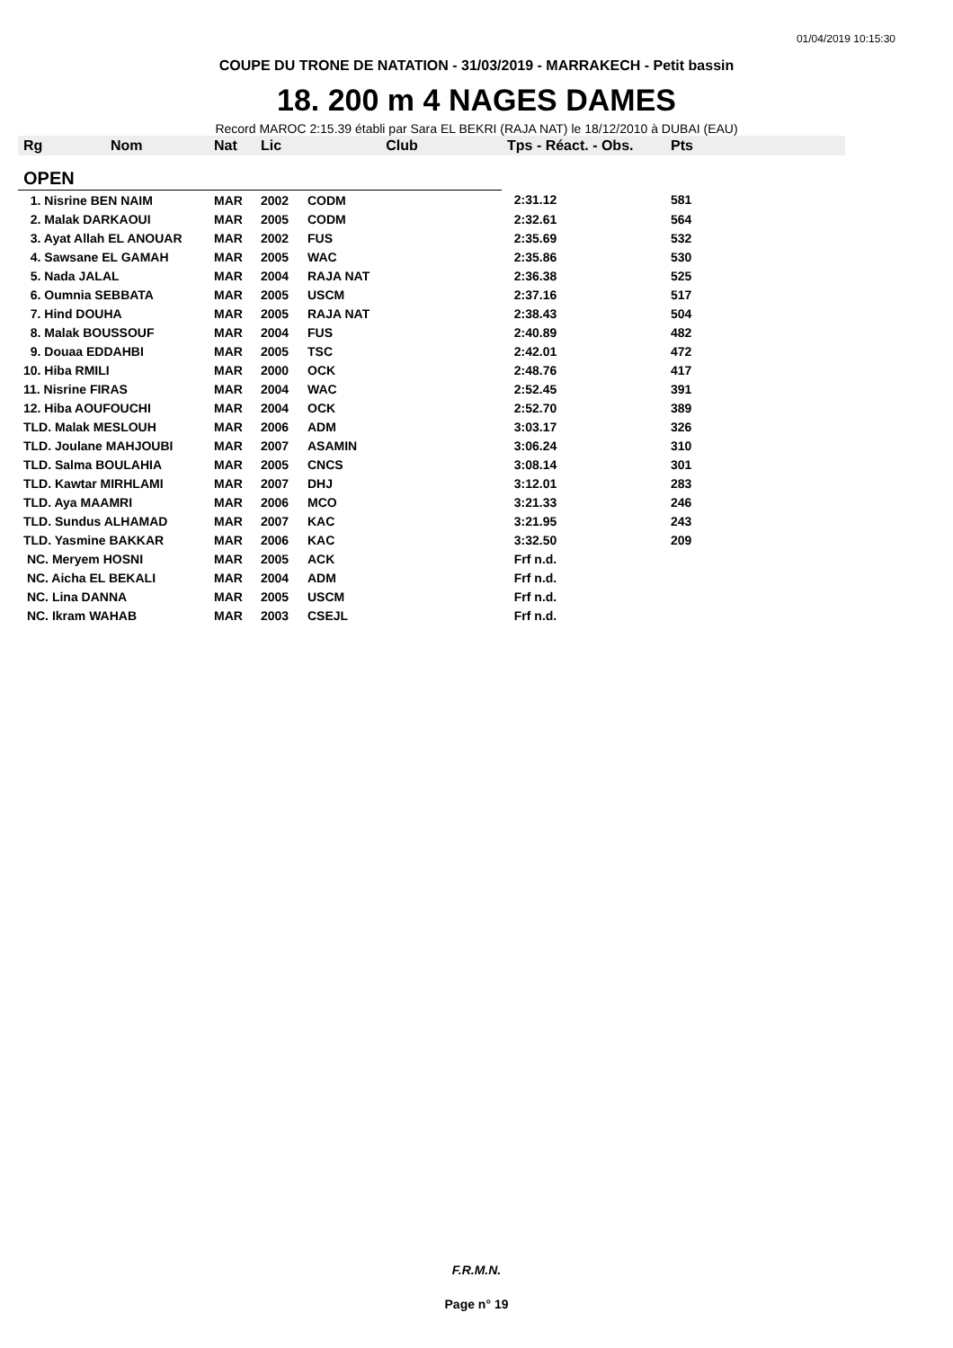01/04/2019 10:15:30
COUPE DU TRONE DE NATATION - 31/03/2019 - MARRAKECH - Petit bassin
18. 200 m 4 NAGES DAMES
Record MAROC 2:15.39 établi par Sara EL BEKRI (RAJA NAT) le 18/12/2010 à DUBAI (EAU)
| Rg Nom | Nat | Lic | Club | Tps - Réact. - Obs. | Pts |
| --- | --- | --- | --- | --- | --- |
| OPEN | | | | | |
| 1. Nisrine BEN NAIM | MAR | 2002 | CODM | 2:31.12 | 581 |
| 2. Malak DARKAOUI | MAR | 2005 | CODM | 2:32.61 | 564 |
| 3. Ayat Allah EL ANOUAR | MAR | 2002 | FUS | 2:35.69 | 532 |
| 4. Sawsane EL GAMAH | MAR | 2005 | WAC | 2:35.86 | 530 |
| 5. Nada JALAL | MAR | 2004 | RAJA NAT | 2:36.38 | 525 |
| 6. Oumnia SEBBATA | MAR | 2005 | USCM | 2:37.16 | 517 |
| 7. Hind DOUHA | MAR | 2005 | RAJA NAT | 2:38.43 | 504 |
| 8. Malak BOUSSOUF | MAR | 2004 | FUS | 2:40.89 | 482 |
| 9. Douaa EDDAHBI | MAR | 2005 | TSC | 2:42.01 | 472 |
| 10. Hiba RMILI | MAR | 2000 | OCK | 2:48.76 | 417 |
| 11. Nisrine FIRAS | MAR | 2004 | WAC | 2:52.45 | 391 |
| 12. Hiba AOUFOUCHI | MAR | 2004 | OCK | 2:52.70 | 389 |
| TLD. Malak MESLOUH | MAR | 2006 | ADM | 3:03.17 | 326 |
| TLD. Joulane MAHJOUBI | MAR | 2007 | ASAMIN | 3:06.24 | 310 |
| TLD. Salma BOULAHIA | MAR | 2005 | CNCS | 3:08.14 | 301 |
| TLD. Kawtar MIRHLAMI | MAR | 2007 | DHJ | 3:12.01 | 283 |
| TLD. Aya MAAMRI | MAR | 2006 | MCO | 3:21.33 | 246 |
| TLD. Sundus ALHAMAD | MAR | 2007 | KAC | 3:21.95 | 243 |
| TLD. Yasmine BAKKAR | MAR | 2006 | KAC | 3:32.50 | 209 |
| NC. Meryem HOSNI | MAR | 2005 | ACK | Frf n.d. | |
| NC. Aicha EL BEKALI | MAR | 2004 | ADM | Frf n.d. | |
| NC. Lina DANNA | MAR | 2005 | USCM | Frf n.d. | |
| NC. Ikram WAHAB | MAR | 2003 | CSEJL | Frf n.d. | |
F.R.M.N.
Page n° 19